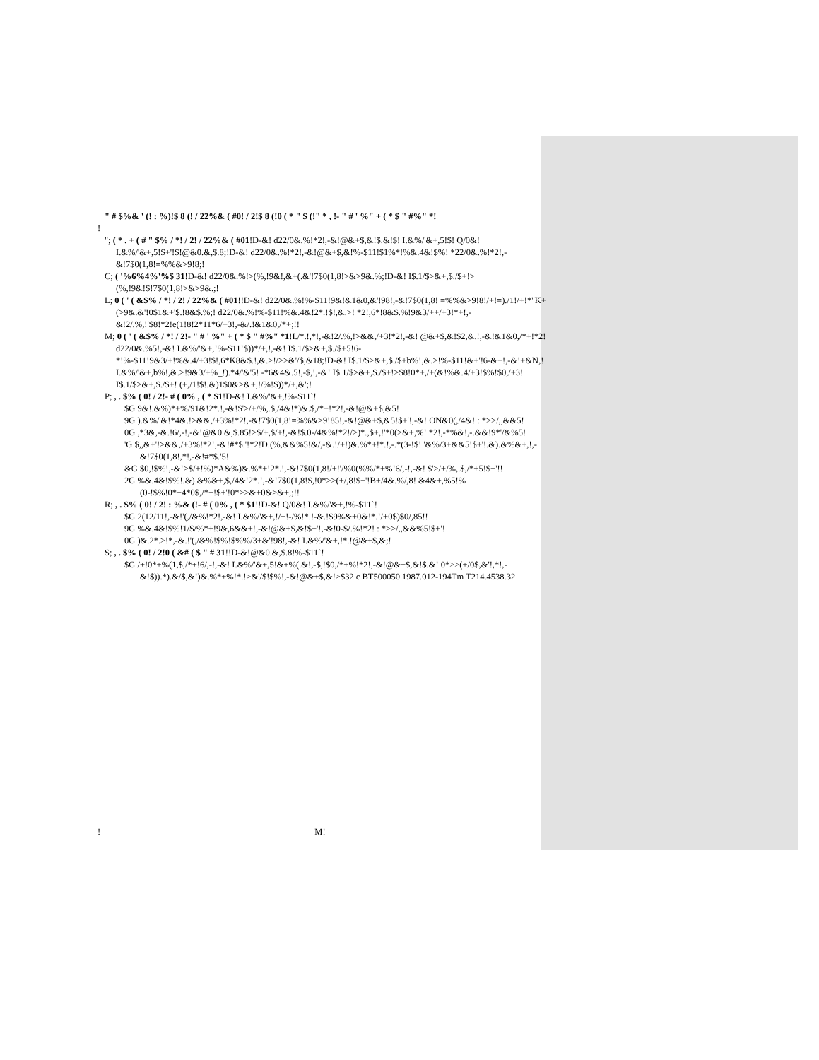" # $%& ' (! : %)!$ 8 (! / 22%& ( #0! / 2!$ 8 (!0 ( * " $ (!" * , !- " # ' %" + ( * $ " #%" *!
!
"; ( * . + ( # " $% / *! / 2! / 22%& ( #01!D-&! d22/0&.%!*2!,-&!@&+$,&!$.&!$! I.&%/'&+,5!$! Q/0&! I.&%/'&+,5!$+'!$!@&0.&,$.8;!D-&! d22/0&.%!*2!,-&!@&+$,&!%-$11!$1%*!%&.4&!$%! *22/0&.%!*2!,-&!7$0(1,8!=%%&>9!8;!
C; ( '%6%4%'%$ 31!D-&! d22/0&.%!>(%,!9&!,&+(.&'!7$0(1,8!>&>9&.%;!D-&! I$.1/$>&+,$./$+!>(%,!9&!$!7$0(1,8!>&>9&.;!
L; 0 ( ' ( &$% / *! / 2! / 22%& ( #01!!D-&! d22/0&.%!%-$11!9&!&1&0,&'!98!,-&!7$0(1,8! =%%&>9!8!/+!=)./1!/+!*''K+(>9&.&'!0$1&+'$.!8&$.%;! d22/0&.%!%-$11!%&.4&!2*.!$!,&.>! *2!,6*!8&$.%!9&3/++/+3!*+!,-&!2/.%,!'$8!*2!e(1!8!2*11*6/+3!,-&/.!&1&0,/*+;!!
M; 0 ( ' ( &$% / *! / 2!- " # ' %" + ( * $ " #%" *1!I./*.!,*!,-&!2/.%,!>&&,/+3!*2!,-&! @&+$,&!$2,&.!,-&!&1&0,/*+!*2! d22/0&.%5!,-&! I.&%/'&+,!%-$11!$))*/+,!,-&! I$.1/$>&+,$./$+5!6-*!%-$11!9&3/+!%&.4/+3!$!,6*K8&$.!,&.>!/>>&'/$,&18;!D-&! I$.1/$>&+,$./$+b%!,&.>!%-$11!&+'!6-&+!,-&!+&N,! I.&%/'&+,b%!,&.>!9&3/+%_!).*4/'&'5! -*6&4&.5!,-$,!,-&! I$.1/$>&+,$./$+!>$8!0*+,/+(&!%&.4/+3!$%!$0,/+3! I$.1/$>&+,$./$+! (+,/1!$!.&)1$0&>&+,!/%!$))*/+,&';!
P; , . $% ( 0! / 2!- # ( 0% , ( * $1!D-&! I.&%/'&+,!%-$11`!
$G 9&!.&%)*+%/91&!2*.!,-&!$'>/+/%,.$,/4&!*)&.$,/*+!*2!,-&!@&+$,&5!
9G ).&%/'&!*4&.!>&&,/+3%!*2!,-&!7$0(1,8!=%%&>9!85!,-&!@&+$,&5!$+'!,-&! ON&0(,/4&! : *>>/,,&&5!
0G ,*3&,-&.!6/,-!,-&!@&0.&,$.85!>$/+,$/+!,-&!$.0-/4&%!*2!/>)*.,$+,!'*0(>&+,%! *2!,-*%&!,-.&&!9*'/&%5!
'G $,,&+'!>&&,/+3%!*2!,-&!#*$.'!*2!D.(%,&&%5!&/,-&.!/+!)&.%*+!*.!,-.*(3-!$! '&%/3+&&5!$+'!.&).&%&+,!,-&!7$0(1,8!,*!,-&!#*$.'5!
&G $0,!$%!,-&!>$/+!%)*A&%)&.%*+!2*.!,-&!7$0(1,8!/+!'/%0(%%/*+%!6/,-!,-&! $'>/+/%,.$,/*+5!$+'!!
2G %&.4&!$%!.&).&%&+,$,/4&!2*.!,-&!7$0(1,8!$,!0*>>(+/,8!$+'!B+/4&.%/,8! &4&+,%5!%(0-!$%!0*+4*0$,/*+!$+'!0*>>&+0&>&+,;!!
R; , . $% ( 0! / 2! : %& (!- # ( 0% , ( * $1!!D-&! Q/0&! I.&%/'&+,!%-$11`!
$G 2(12/11!,-&!'(,/&%!*2!,-&! I.&%/'&+,!/+!-/%!*.!-&.!$9%&+0&!*.!/+0$)$0/,85!!
9G %&.4&!$%!1/$/%*+!9&,6&&+!,-&!@&+$,&!$+'!,-&!0-$/.%!*2! : *>>/,,&&%5!$+'!
0G )&.2*.>!*,-&.!'(,/&%!$%!$%%/3+&'!98!,-&! I.&%/'&+,!*.!@&+$,&;!
S; , . $% ( 0! / 2!0 ( &# ( $ " # 31!!D-&!@&0.&,$.8!%-$11`!
$G /+!0*+%(1,$,/*+!6/,-!,-&! I.&%/'&+,5!&+%(.&!,-$,!$0,/*+%!*2!,-&!@&+$,&!$.&! 0*>>(+/0$,&'!,*!,-&!$)).*).&/$,&!)&.%*+%!*.!>&'/$!$%!,-&!@&+$,&!>$32 c BT500050 1987.012-194Tm T214.4538.32
! M!